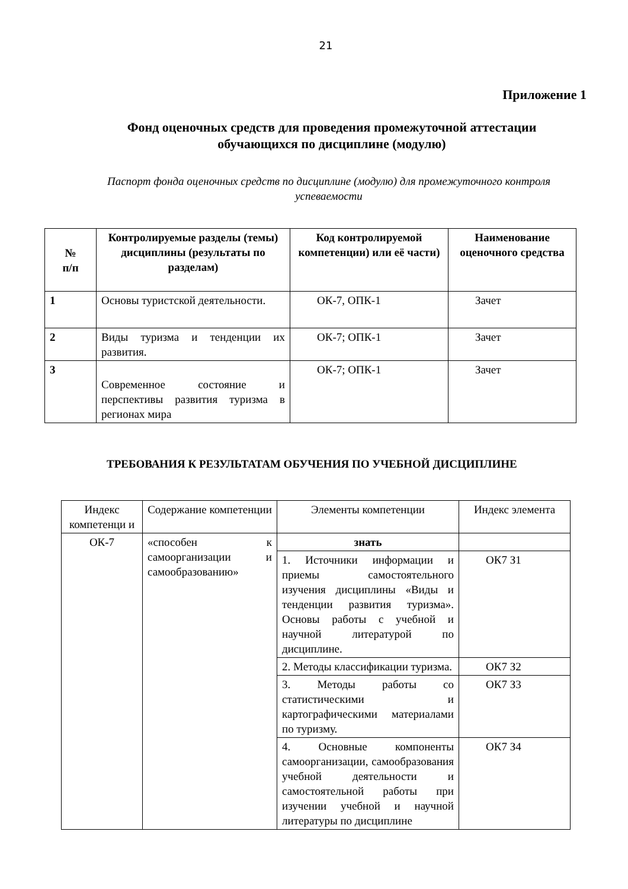21
Приложение 1
Фонд оценочных средств для проведения промежуточной аттестации обучающихся по дисциплине (модулю)
Паспорт фонда оценочных средств по дисциплине (модулю) для промежуточного контроля успеваемости
| № п/п | Контролируемые разделы (темы) дисциплины (результаты по разделам) | Код контролируемой компетенции) или её части) | Наименование оценочного средства |
| --- | --- | --- | --- |
| 1 | Основы туристской деятельности. | ОК-7, ОПК-1 | Зачет |
| 2 | Виды туризма и тенденции их развития. | ОК-7; ОПК-1 | Зачет |
| 3 | Современное состояние и перспективы развития туризма в регионах мира | ОК-7; ОПК-1 | Зачет |
ТРЕБОВАНИЯ К РЕЗУЛЬТАТАМ ОБУЧЕНИЯ ПО УЧЕБНОЙ ДИСЦИПЛИНЕ
| Индекс компетенци и | Содержание компетенции | Элементы компетенции | Индекс элемента |
| ОК-7 | «способен к самоорганизации и самообразованию» | знать | |
| | | 1. Источники информации и приемы самостоятельного изучения дисциплины «Виды и тенденции развития туризма». Основы работы с учебной и научной литературой по дисциплине. | ОК7 З1 |
| | | 2. Методы классификации туризма. | ОК7 З2 |
| | | 3. Методы работы со статистическими и картографическими материалами по туризму. | ОК7 З3 |
| | | 4. Основные компоненты самоорганизации, самообразования учебной деятельности и самостоятельной работы при изучении учебной и научной литературы по дисциплине | ОК7 З4 |